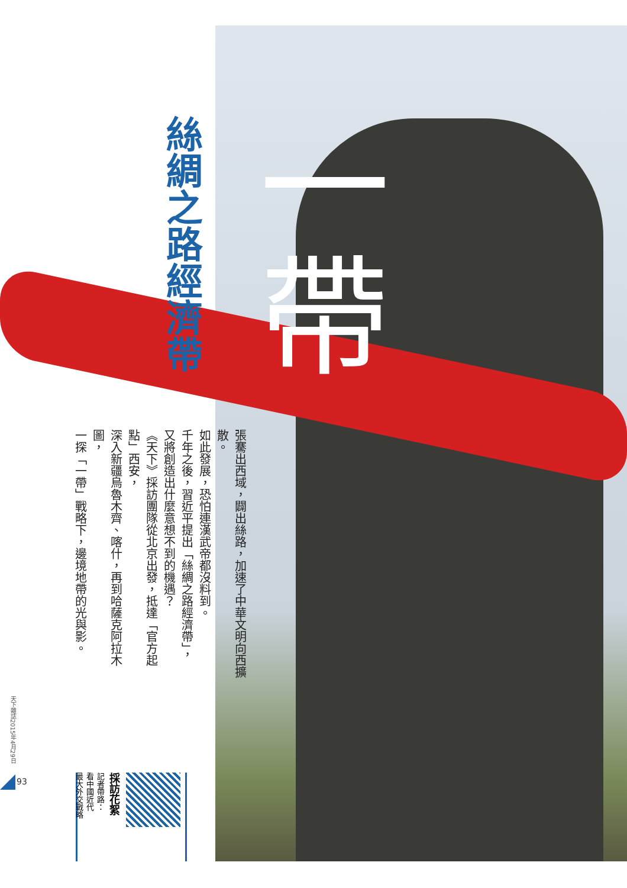一帶
絲綢之路經濟帶
張騫出西域，闢出絲路，加速了中華文明向西擴散。
如此發展，恐怕連漢武帝都沒料到。
千年之後，習近平提出「絲綢之路經濟帶」，
又將創造出什麼意想不到的機遇？
《天下》採訪團隊從北京出發，抵達「官方起點」西安，
深入新疆烏魯木齊、喀什，再到哈薩克阿拉木圖，
一探「一帶」戰略下，邊境地帶的光與影。
採訪花絮
記者帶路：
看中國近代
最大外交戰略
天下雜誌2015年4月29日
93